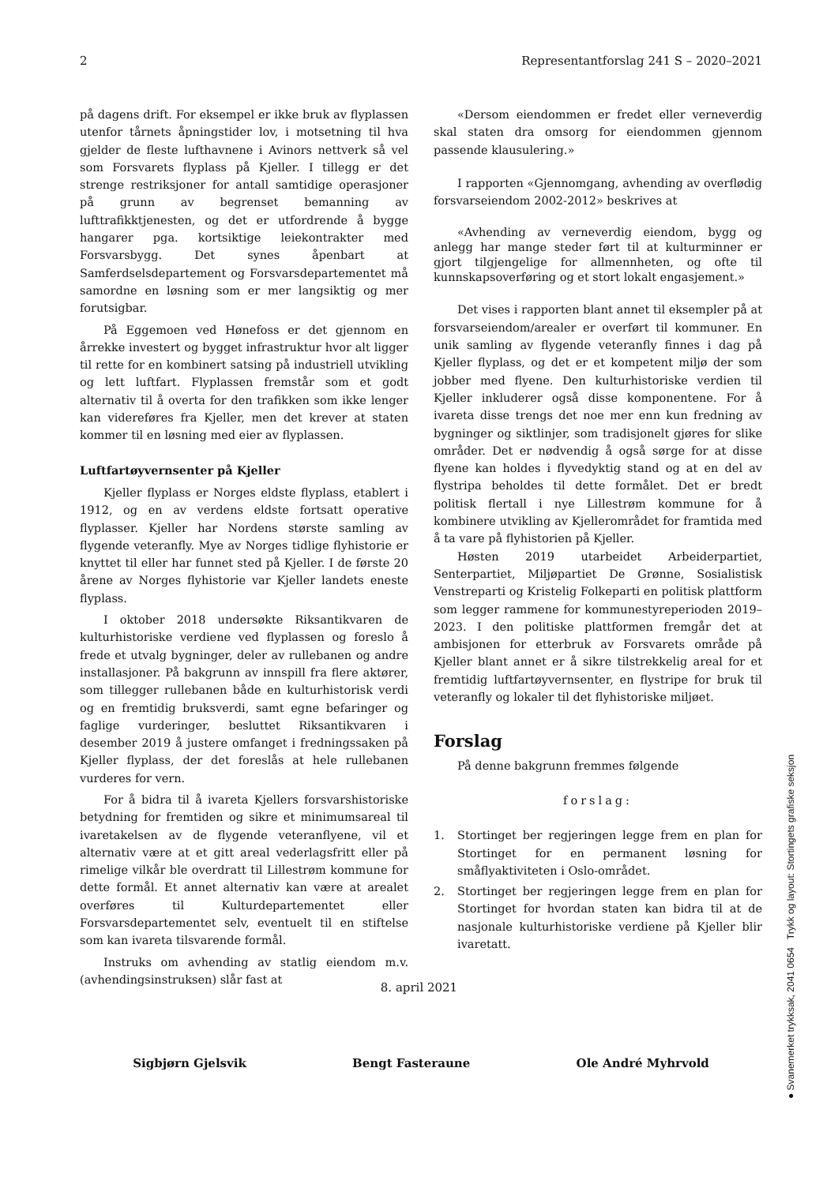2 Representantforslag 241 S – 2020–2021
på dagens drift. For eksempel er ikke bruk av flyplassen utenfor tårnets åpningstider lov, i motsetning til hva gjelder de fleste lufthavnene i Avinors nettverk så vel som Forsvarets flyplass på Kjeller. I tillegg er det strenge restriksjoner for antall samtidige operasjoner på grunn av begrenset bemanning av lufttrafikktjenesten, og det er utfordrende å bygge hangarer pga. kortsiktige leiekontrakter med Forsvarsbygg. Det synes åpenbart at Samferdselsdepartement og Forsvarsdepartementet må samordne en løsning som er mer langsiktig og mer forutsigbar.
På Eggemoen ved Hønefoss er det gjennom en årrekke investert og bygget infrastruktur hvor alt ligger til rette for en kombinert satsing på industriell utvikling og lett luftfart. Flyplassen fremstår som et godt alternativ til å overta for den trafikken som ikke lenger kan videreføres fra Kjeller, men det krever at staten kommer til en løsning med eier av flyplassen.
Luftfartøyvernsenter på Kjeller
Kjeller flyplass er Norges eldste flyplass, etablert i 1912, og en av verdens eldste fortsatt operative flyplasser. Kjeller har Nordens største samling av flygende veteranfly. Mye av Norges tidlige flyhistorie er knyttet til eller har funnet sted på Kjeller. I de første 20 årene av Norges flyhistorie var Kjeller landets eneste flyplass.
I oktober 2018 undersøkte Riksantikvaren de kulturhistoriske verdiene ved flyplassen og foreslo å frede et utvalg bygninger, deler av rullebanen og andre installasjoner. På bakgrunn av innspill fra flere aktører, som tillegger rullebanen både en kulturhistorisk verdi og en fremtidig bruksverdi, samt egne befaringer og faglige vurderinger, besluttet Riksantikvaren i desember 2019 å justere omfanget i fredningssaken på Kjeller flyplass, der det foreslås at hele rullebanen vurderes for vern.
For å bidra til å ivareta Kjellers forsvarshistoriske betydning for fremtiden og sikre et minimumsareal til ivaretakelsen av de flygende veteranflyene, vil et alternativ være at et gitt areal vederlagsfritt eller på rimelige vilkår ble overdratt til Lillestrøm kommune for dette formål. Et annet alternativ kan være at arealet overføres til Kulturdepartementet eller Forsvarsdepartementet selv, eventuelt til en stiftelse som kan ivareta tilsvarende formål.
Instruks om avhending av statlig eiendom m.v. (avhendingsinstruksen) slår fast at
«Dersom eiendommen er fredet eller verneverdig skal staten dra omsorg for eiendommen gjennom passende klausulering.»
I rapporten «Gjennomgang, avhending av overflødig forsvarseiendom 2002-2012» beskrives at
«Avhending av verneverdig eiendom, bygg og anlegg har mange steder ført til at kulturminner er gjort tilgjengelige for allmennheten, og ofte til kunnskapsoverføring og et stort lokalt engasjement.»
Det vises i rapporten blant annet til eksempler på at forsvarseiendom/arealer er overført til kommuner. En unik samling av flygende veteranfly finnes i dag på Kjeller flyplass, og det er et kompetent miljø der som jobber med flyene. Den kulturhistoriske verdien til Kjeller inkluderer også disse komponentene. For å ivareta disse trengs det noe mer enn kun fredning av bygninger og siktlinjer, som tradisjonelt gjøres for slike områder. Det er nødvendig å også sørge for at disse flyene kan holdes i flyvedyktig stand og at en del av flystripa beholdes til dette formålet. Det er bredt politisk flertall i nye Lillestrøm kommune for å kombinere utvikling av Kjellerområdet for framtida med å ta vare på flyhistorien på Kjeller.
Høsten 2019 utarbeidet Arbeiderpartiet, Senterpartiet, Miljøpartiet De Grønne, Sosialistisk Venstreparti og Kristelig Folkeparti en politisk plattform som legger rammene for kommunestyreperioden 2019–2023. I den politiske plattformen fremgår det at ambisjonen for etterbruk av Forsvarets område på Kjeller blant annet er å sikre tilstrekkelig areal for et fremtidig luftfartøyvernsenter, en flystripe for bruk til veteranfly og lokaler til det flyhistoriske miljøet.
Forslag
På denne bakgrunn fremmes følgende
forslag:
1. Stortinget ber regjeringen legge frem en plan for Stortinget for en permanent løsning for småflyaktiviteten i Oslo-området.
2. Stortinget ber regjeringen legge frem en plan for Stortinget for hvordan staten kan bidra til at de nasjonale kulturhistoriske verdiene på Kjeller blir ivaretatt.
8. april 2021
Sigbjørn Gjelsvik Bengt Fasteraune Ole André Myhrvold
● Svanemerket trykksak, 2041 0654 Trykk og layout: Stortingets grafiske seksjon